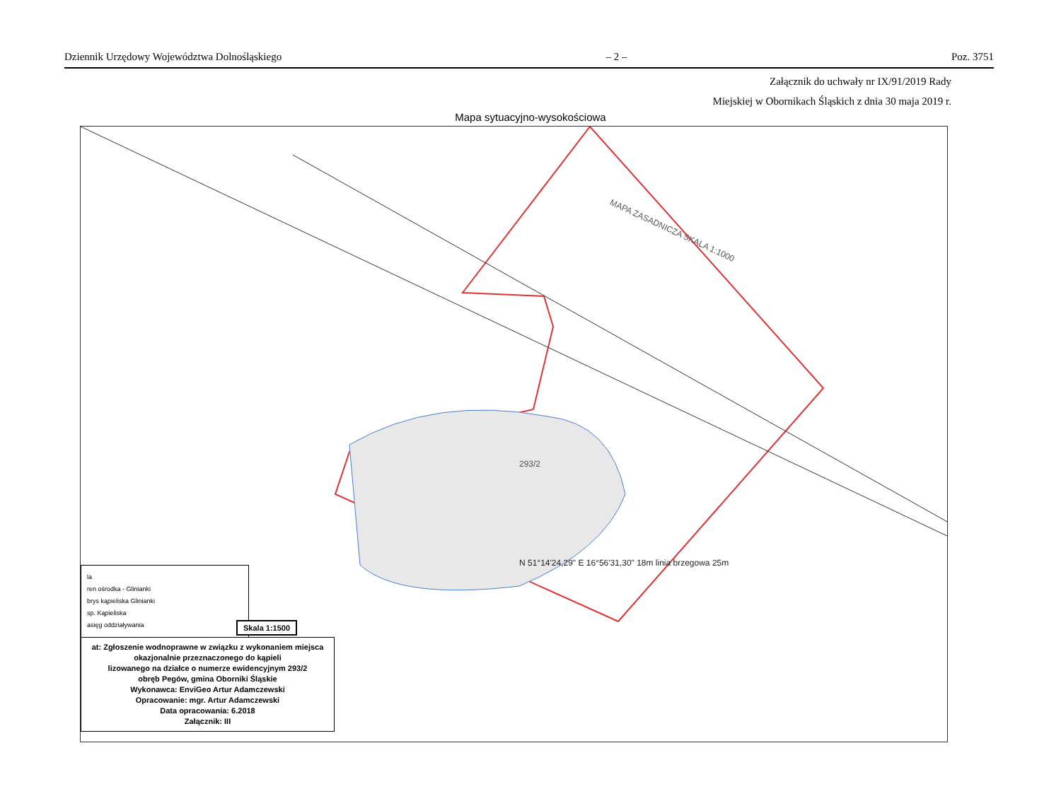Dziennik Urzędowy Województwa Dolnośląskiego – 2 – Poz. 3751
Załącznik do uchwały nr IX/91/2019 Rady
Miejskiej w Obornikach Śląskich z dnia 30 maja 2019 r.
Mapa sytuacyjno-wysokościowa
MAPA ZASADNICZA SKALA 1:1000
293/2
N 51°14'24,29" E 16°56'31,30" 18m linia brzegowa 25m
la
ren ośrodka - Glinianki
brys kąpieliska Glinianki
sp. Kąpieliska
asięg oddziaływania
Skala 1:1500
at: Zgłoszenie wodnoprawne w związku z wykonaniem miejsca okazjonalnie przeznaczonego do kąpieli
lizowanego na działce o numerze ewidencyjnym 293/2
obręb Pegów, gmina Oborniki Śląskie
Wykonawca: EnviGeo Artur Adamczewski
Opracowanie: mgr. Artur Adamczewski
Data opracowania: 6.2018
Załącznik: III